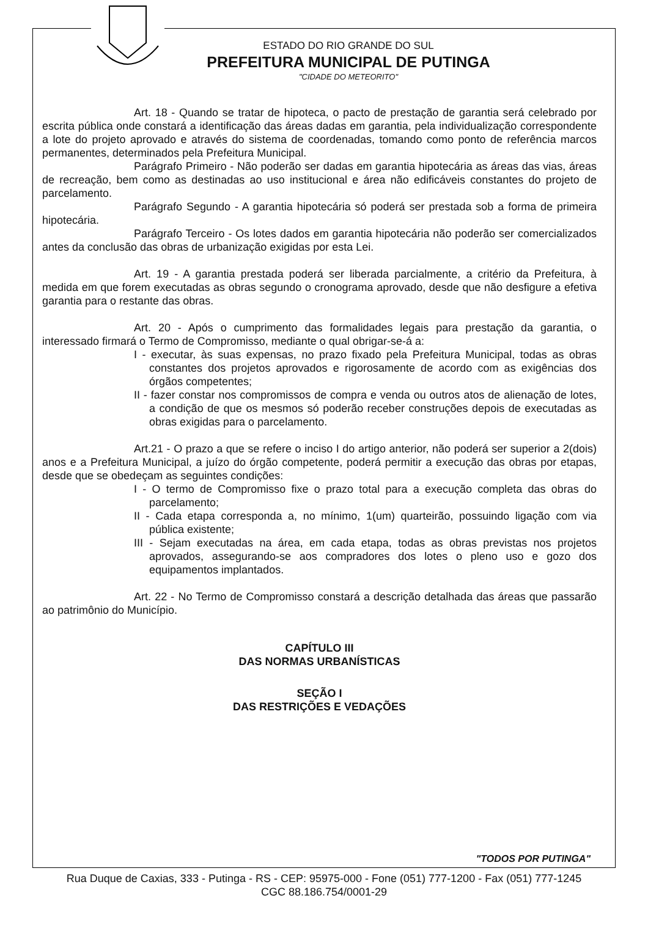ESTADO DO RIO GRANDE DO SUL
PREFEITURA MUNICIPAL DE PUTINGA
"CIDADE DO METEORITO"
Art. 18 - Quando se tratar de hipoteca, o pacto de prestação de garantia será celebrado por escrita pública onde constará a identificação das áreas dadas em garantia, pela individualização correspondente a lote do projeto aprovado e através do sistema de coordenadas, tomando como ponto de referência marcos permanentes, determinados pela Prefeitura Municipal.
Parágrafo Primeiro - Não poderão ser dadas em garantia hipotecária as áreas das vias, áreas de recreação, bem como as destinadas ao uso institucional e área não edificáveis constantes do projeto de parcelamento.
Parágrafo Segundo - A garantia hipotecária só poderá ser prestada sob a forma de primeira hipotecária.
Parágrafo Terceiro - Os lotes dados em garantia hipotecária não poderão ser comercializados antes da conclusão das obras de urbanização exigidas por esta Lei.
Art. 19 - A garantia prestada poderá ser liberada parcialmente, a critério da Prefeitura, à medida em que forem executadas as obras segundo o cronograma aprovado, desde que não desfigure a efetiva garantia para o restante das obras.
Art. 20 - Após o cumprimento das formalidades legais para prestação da garantia, o interessado firmará o Termo de Compromisso, mediante o qual obrigar-se-á a:
I - executar, às suas expensas, no prazo fixado pela Prefeitura Municipal, todas as obras constantes dos projetos aprovados e rigorosamente de acordo com as exigências dos órgãos competentes;
II - fazer constar nos compromissos de compra e venda ou outros atos de alienação de lotes, a condição de que os mesmos só poderão receber construções depois de executadas as obras exigidas para o parcelamento.
Art.21 - O prazo a que se refere o inciso I do artigo anterior, não poderá ser superior a 2(dois) anos e a Prefeitura Municipal, a juízo do órgão competente, poderá permitir a execução das obras por etapas, desde que se obedeçam as seguintes condições:
I - O termo de Compromisso fixe o prazo total para a execução completa das obras do parcelamento;
II - Cada etapa corresponda a, no mínimo, 1(um) quarteirão, possuindo ligação com via pública existente;
III - Sejam executadas na área, em cada etapa, todas as obras previstas nos projetos aprovados, assegurando-se aos compradores dos lotes o pleno uso e gozo dos equipamentos implantados.
Art. 22 - No Termo de Compromisso constará a descrição detalhada das áreas que passarão ao patrimônio do Município.
CAPÍTULO III
DAS NORMAS URBANÍSTICAS
SEÇÃO I
DAS RESTRIÇÕES E VEDAÇÕES
"TODOS POR PUTINGA"
Rua Duque de Caxias, 333 - Putinga - RS - CEP: 95975-000 - Fone (051) 777-1200 - Fax (051) 777-1245
CGC 88.186.754/0001-29